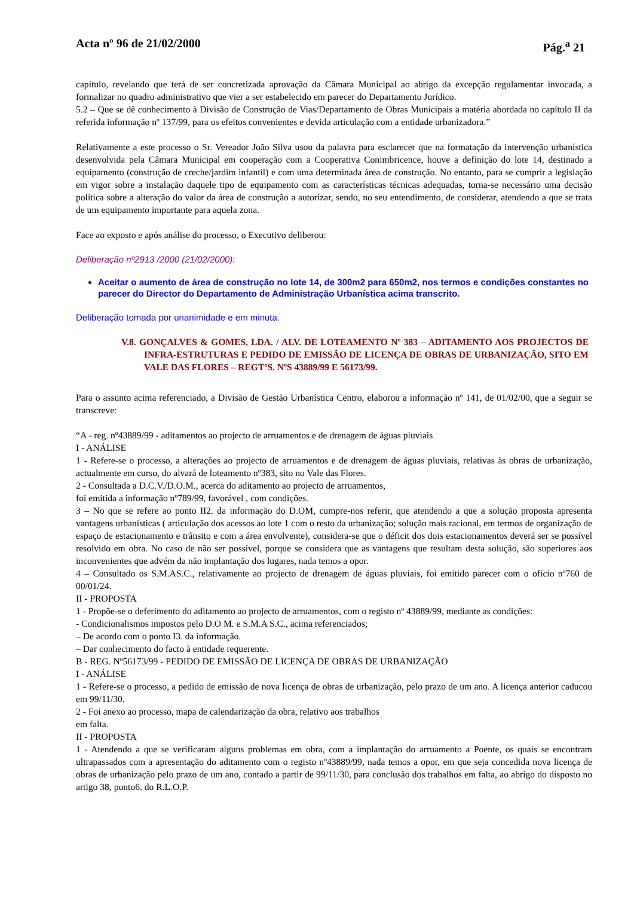Acta nº 96 de 21/02/2000 Pág.<sup>a</sup> 21
capítulo, revelando que terá de ser concretizada aprovação da Câmara Municipal ao abrigo da excepção regulamentar invocada, a formalizar no quadro administrativo que vier a ser estabelecido em parecer do Departamento Jurídico.
5.2 – Que se dê conhecimento à Divisão de Construção de Vias/Departamento de Obras Municipais a matéria abordada no capítulo II da referida informação nº 137/99, para os efeitos convenientes e devida articulação com a entidade urbanizadora.”
Relativamente a este processo o Sr. Vereador João Silva usou da palavra para esclarecer que na formatação da intervenção urbanística desenvolvida pela Câmara Municipal em cooperação com a Cooperativa Conimbricence, houve a definição do lote 14, destinado a equipamento (construção de creche/jardim infantil) e com uma determinada área de construção. No entanto, para se cumprir a legislação em vigor sobre a instalação daquele tipo de equipamento com as características técnicas adequadas, torna-se necessário uma decisão política sobre a alteração do valor da área de construção a autorizar, sendo, no seu entendimento, de considerar, atendendo a que se trata de um equipamento importante para aquela zona.
Face ao exposto e após análise do processo, o Executivo deliberou:
Deliberação nº2913 /2000 (21/02/2000):
Aceitar o aumento de área de construção no lote 14, de 300m2 para 650m2, nos termos e condições constantes no parecer do Director do Departamento de Administração Urbanística acima transcrito.
Deliberação tomada por unanimidade e em minuta.
V.8. GONÇALVES & GOMES, LDA. / ALV. DE LOTEAMENTO Nº 383 – ADITAMENTO AOS PROJECTOS DE INFRA-ESTRUTURAS E PEDIDO DE EMISSÃO DE LICENÇA DE OBRAS DE URBANIZAÇÃO, SITO EM VALE DAS FLORES – REGTºS. NºS 43889/99 E 56173/99.
Para o assunto acima referenciado, a Divisão de Gestão Urbanística Centro, elaborou a informação nº 141, de 01/02/00, que a seguir se transcreve:
“A - reg. nº43889/99 - aditamentos ao projecto de arruamentos e de drenagem de águas pluviais
I - ANÁLISE
1 - Refere-se o processo, a alterações ao projecto de arruamentos e de drenagem de águas pluviais, relativas às obras de urbanização, actualmente em curso, do alvará de loteamento nº383, sito no Vale das Flores.
2 - Consultada a D.C.V./D.O.M., acerca do aditamento ao projecto de arruamentos,
foi emitida a informação nº789/99, favorável , com condições.
3 – No que se refere ao ponto II2. da informação do D.OM, cumpre-nos referir, que atendendo a que a solução proposta apresenta vantagens urbanísticas ( articulação dos acessos ao lote 1 com o resto da urbanização; solução mais racional, em termos de organização de espaço de estacionamento e trânsito e com a área envolvente), considera-se que o déficit dos dois estacionamentos deverá ser se possível resolvido em obra. No caso de não ser possível, porque se considera que as vantagens que resultam desta solução, são superiores aos inconvenientes que advém da não implantação dos lugares, nada temos a opor.
4 – Consultado os S.M.AS.C., relativamente ao projecto de drenagem de águas pluviais, foi emitido parecer com o ofício nº760 de 00/01/24.
II - PROPOSTA
1 - Propõe-se o deferimento do aditamento ao projecto de arruamentos, com o registo nº 43889/99, mediante as condições:
- Condicionalismos impostos pelo D.O M. e S.M.A S.C., acima referenciados;
– De acordo com o ponto I3. da informação.
– Dar conhecimento do facto à entidade requerente.
B - REG. Nº56173/99 - PEDIDO DE EMISSÃO DE LICENÇA DE OBRAS DE URBANIZAÇÃO
I - ANÁLISE
1 - Refere-se o processo, a pedido de emissão de nova licença de obras de urbanização, pelo prazo de um ano. A licença anterior caducou em 99/11/30.
2 - Foi anexo ao processo, mapa de calendarização da obra, relativo aos trabalhos
em falta.
II - PROPOSTA
1 - Atendendo a que se verificaram alguns problemas em obra, com a implantação do arruamento a Poente, os quais se encontram ultrapassados com a apresentação do aditamento com o registo nº43889/99, nada temos a opor, em que seja concedida nova licença de obras de urbanização pelo prazo de um ano, contado a partir de 99/11/30, para conclusão dos trabalhos em falta, ao abrigo do disposto no artigo 38, ponto6. do R.L.O.P.